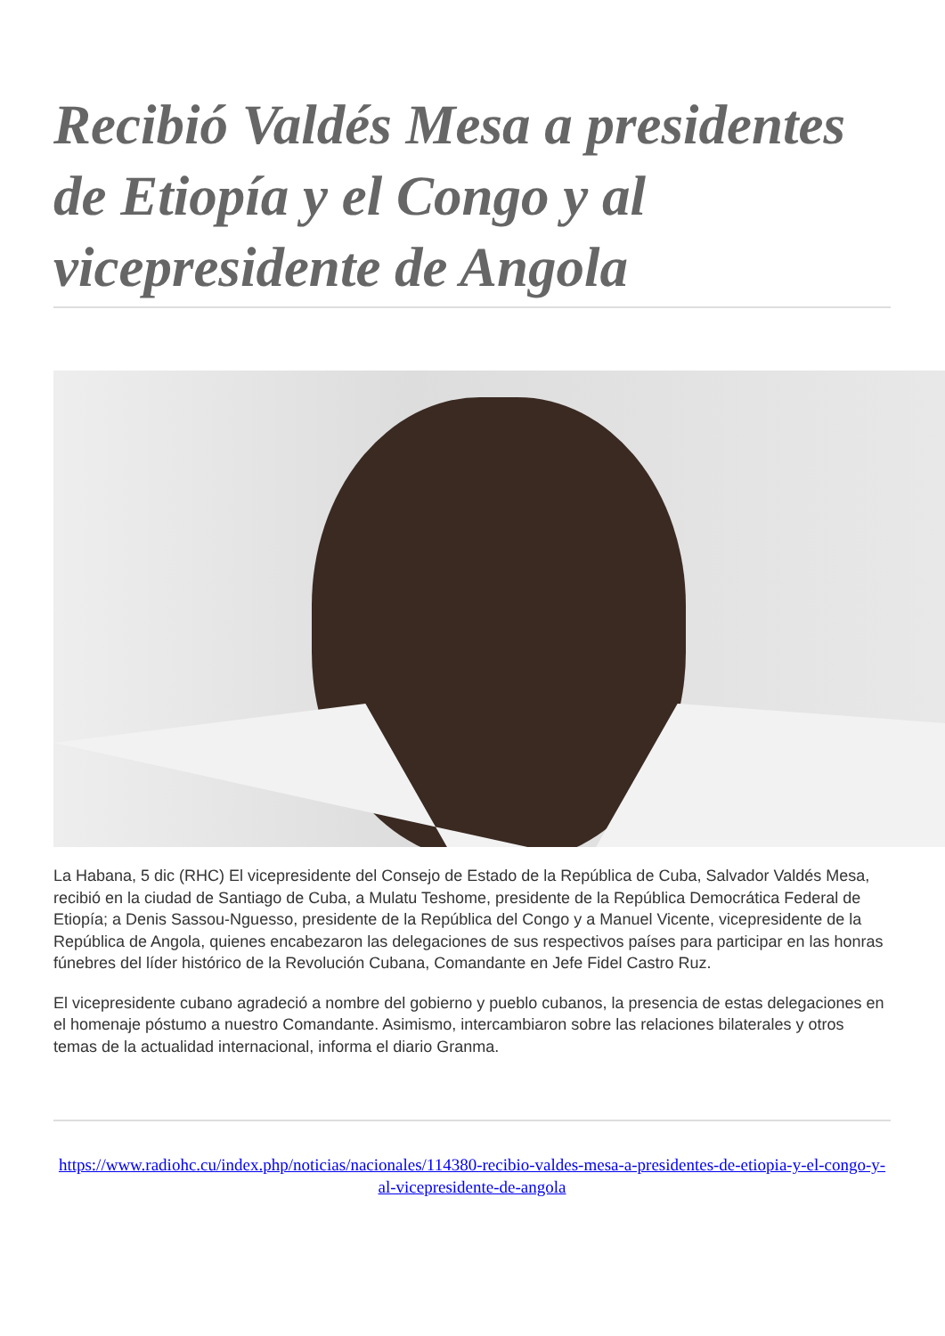Recibió Valdés Mesa a presidentes de Etiopía y el Congo y al vicepresidente de Angola
La Habana, 5 dic (RHC) El vicepresidente del Consejo de Estado de la República de Cuba, Salvador Valdés Mesa, recibió en la ciudad de Santiago de Cuba, a Mulatu Teshome, presidente de la República Democrática Federal de Etiopía; a Denis Sassou-Nguesso, presidente de la República del Congo y a Manuel Vicente, vicepresidente de la República de Angola, quienes encabezaron las delegaciones de sus respectivos países para participar en las honras fúnebres del líder histórico de la Revolución Cubana, Comandante en Jefe Fidel Castro Ruz.
El vicepresidente cubano agradeció a nombre del gobierno y pueblo cubanos, la presencia de estas delegaciones en el homenaje póstumo a nuestro Comandante. Asimismo, intercambiaron sobre las relaciones bilaterales y otros temas de la actualidad internacional, informa el diario Granma.
https://www.radiohc.cu/index.php/noticias/nacionales/114380-recibio-valdes-mesa-a-presidentes-de-etiopia-y-el-congo-y-al-vicepresidente-de-angola